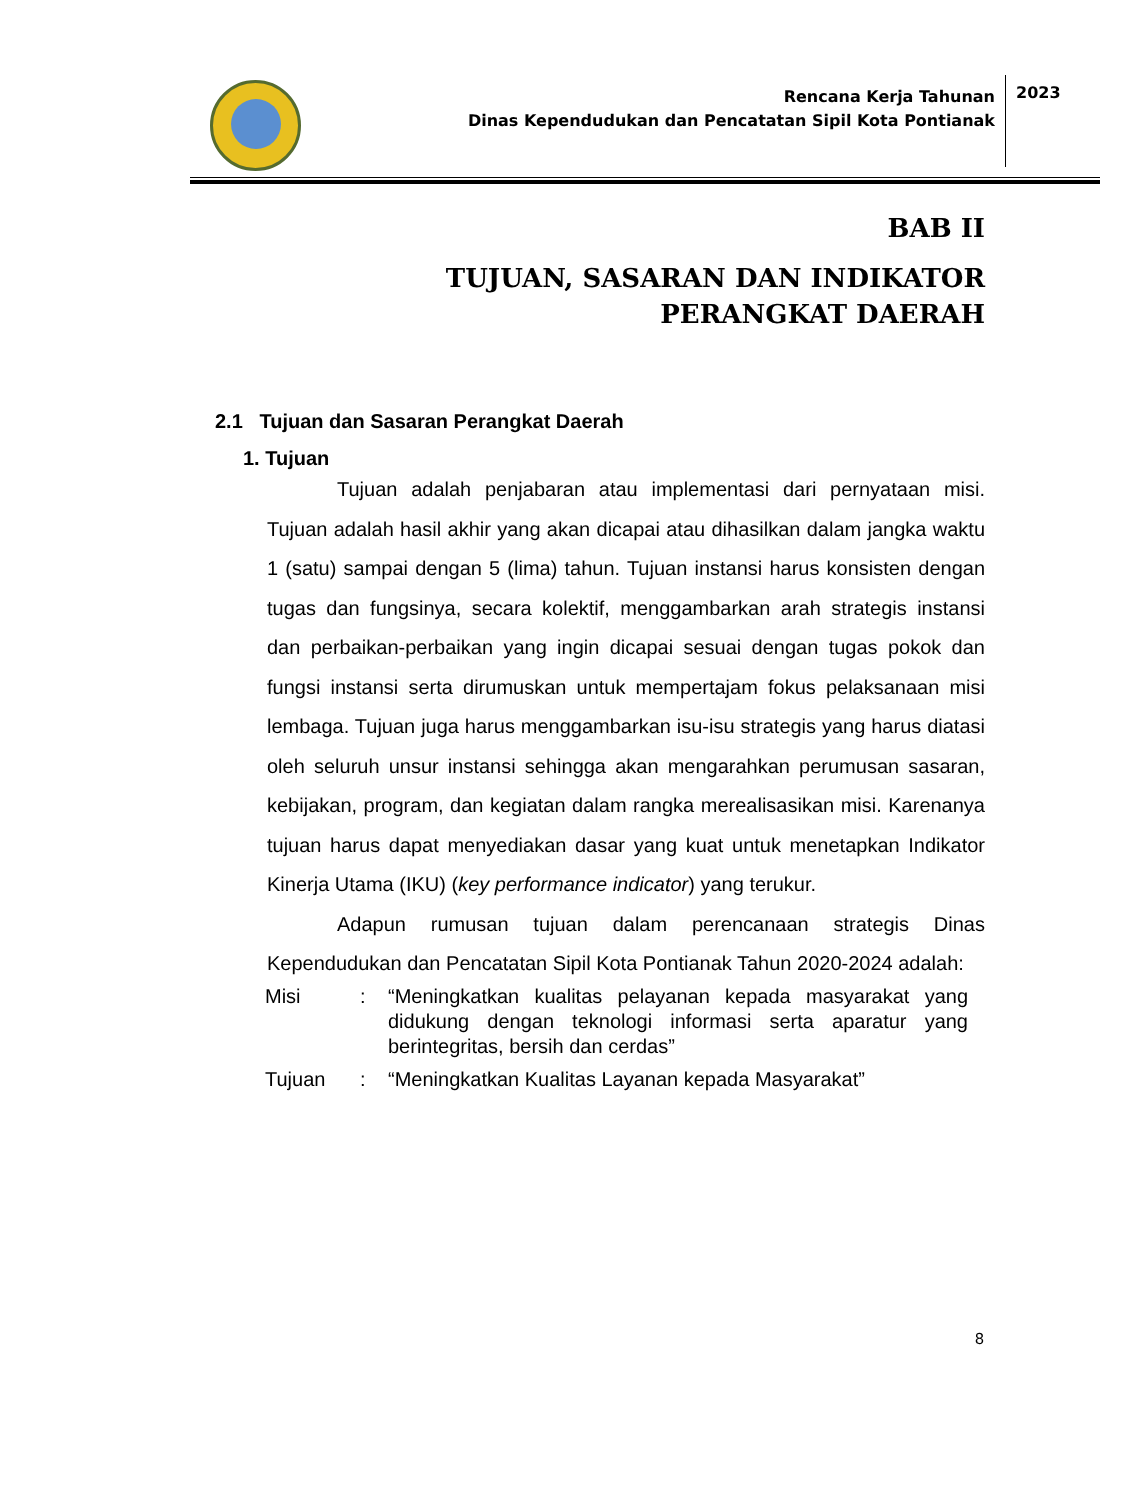Rencana Kerja Tahunan
Dinas Kependudukan dan Pencatatan Sipil Kota Pontianak
2023
BAB II
TUJUAN, SASARAN DAN INDIKATOR
PERANGKAT DAERAH
2.1 Tujuan dan Sasaran Perangkat Daerah
1. Tujuan
Tujuan adalah penjabaran atau implementasi dari pernyataan misi. Tujuan adalah hasil akhir yang akan dicapai atau dihasilkan dalam jangka waktu 1 (satu) sampai dengan 5 (lima) tahun. Tujuan instansi harus konsisten dengan tugas dan fungsinya, secara kolektif, menggambarkan arah strategis instansi dan perbaikan-perbaikan yang ingin dicapai sesuai dengan tugas pokok dan fungsi instansi serta dirumuskan untuk mempertajam fokus pelaksanaan misi lembaga. Tujuan juga harus menggambarkan isu-isu strategis yang harus diatasi oleh seluruh unsur instansi sehingga akan mengarahkan perumusan sasaran, kebijakan, program, dan kegiatan dalam rangka merealisasikan misi. Karenanya tujuan harus dapat menyediakan dasar yang kuat untuk menetapkan Indikator Kinerja Utama (IKU) (key performance indicator) yang terukur.
Adapun rumusan tujuan dalam perencanaan strategis Dinas Kependudukan dan Pencatatan Sipil Kota Pontianak Tahun 2020-2024 adalah:
| Misi | : | “Meningkatkan kualitas pelayanan kepada masyarakat yang didukung dengan teknologi informasi serta aparatur yang berintegritas, bersih dan cerdas” |
| Tujuan | : | “Meningkatkan Kualitas Layanan kepada Masyarakat” |
8